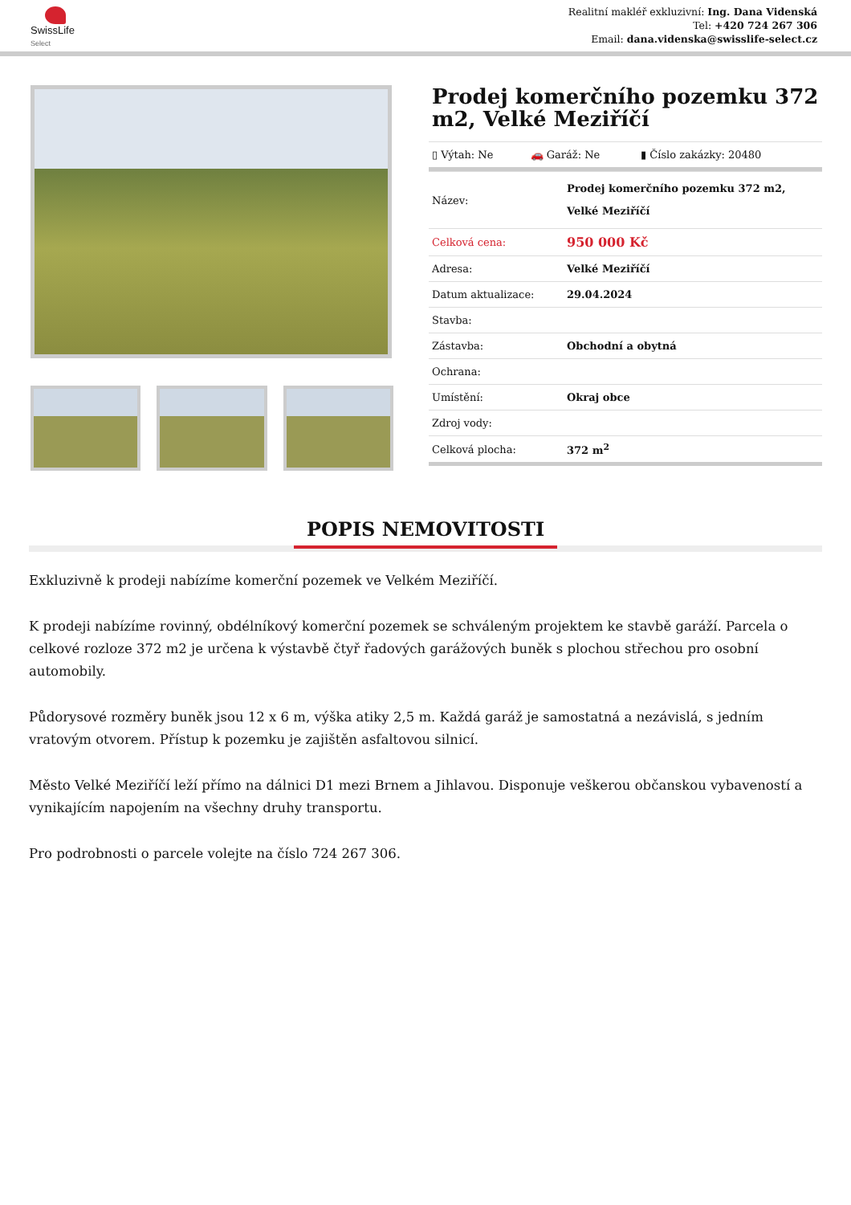SwissLife
Select
Realitní makléř exkluzivní: Ing. Dana Videnská
Tel: +420 724 267 306
Email: dana.videnska@swisslife-select.cz
Prodej komerčního pozemku 372 m2, Velké Meziříčí
| ▯ Výtah: Ne | 🚗 Garáž: Ne | ▮ Číslo zakázky: 20480 |
| Název: | Prodej komerčního pozemku 372 m2, Velké Meziříčí |
| Celková cena: | 950 000 Kč |
| Adresa: | Velké Meziříčí |
| Datum aktualizace: | 29.04.2024 |
| Stavba: | |
| Zástavba: | Obchodní a obytná |
| Ochrana: | |
| Umístění: | Okraj obce |
| Zdroj vody: | |
| Celková plocha: | 372 m<sup>2</sup> |
POPIS NEMOVITOSTI
Exkluzivně k prodeji nabízíme komerční pozemek ve Velkém Meziříčí.
K prodeji nabízíme rovinný, obdélníkový komerční pozemek se schváleným projektem ke stavbě garáží. Parcela o celkové rozloze 372 m2 je určena k výstavbě čtyř řadových garážových buněk s plochou střechou pro osobní automobily.
Půdorysové rozměry buněk jsou 12 x 6 m, výška atiky 2,5 m. Každá garáž je samostatná a nezávislá, s jedním vratovým otvorem. Přístup k pozemku je zajištěn asfaltovou silnicí.
Město Velké Meziříčí leží přímo na dálnici D1 mezi Brnem a Jihlavou. Disponuje veškerou občanskou vybaveností a vynikajícím napojením na všechny druhy transportu.
Pro podrobnosti o parcele volejte na číslo 724 267 306.